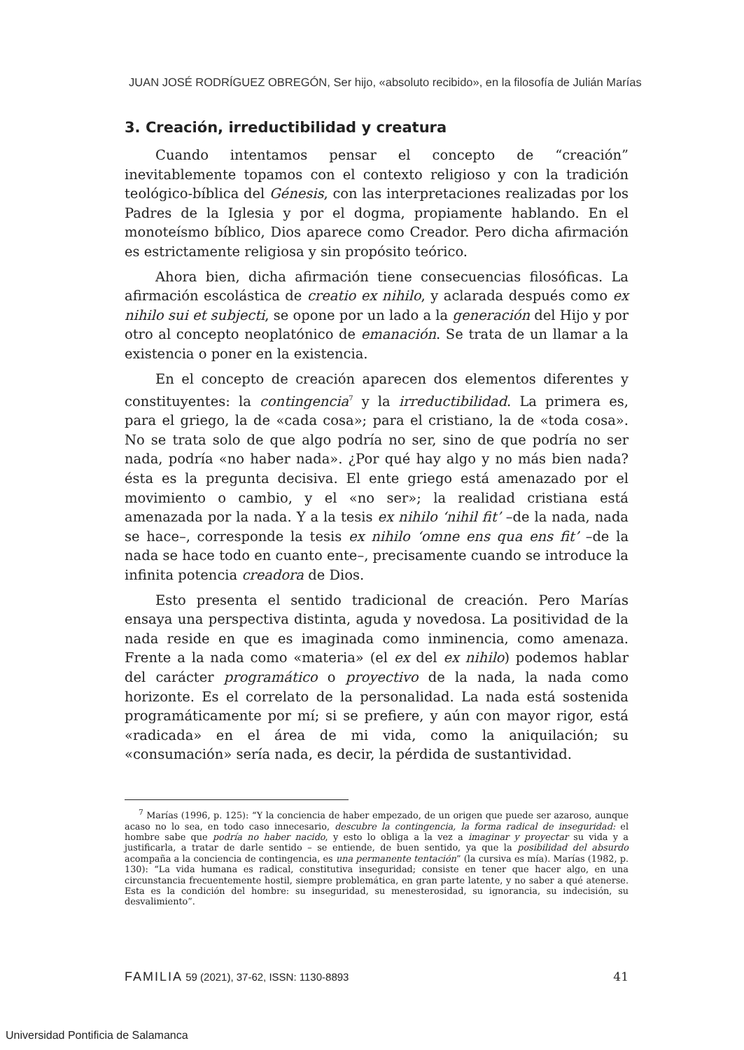JUAN JOSÉ RODRÍGUEZ OBREGÓN, Ser hijo, «absoluto recibido», en la filosofía de Julián Marías
3. Creación, irreductibilidad y creatura
Cuando intentamos pensar el concepto de “creación” inevitablemente topamos con el contexto religioso y con la tradición teológico-bíblica del Génesis, con las interpretaciones realizadas por los Padres de la Iglesia y por el dogma, propiamente hablando. En el monoteísmo bíblico, Dios aparece como Creador. Pero dicha afirmación es estrictamente religiosa y sin propósito teórico.
Ahora bien, dicha afirmación tiene consecuencias filosóficas. La afirmación escolástica de creatio ex nihilo, y aclarada después como ex nihilo sui et subjecti, se opone por un lado a la generación del Hijo y por otro al concepto neoplatónico de emanación. Se trata de un llamar a la existencia o poner en la existencia.
En el concepto de creación aparecen dos elementos diferentes y constituyentes: la contingencia<sup>7</sup> y la irreductibilidad. La primera es, para el griego, la de «cada cosa»; para el cristiano, la de «toda cosa». No se trata solo de que algo podría no ser, sino de que podría no ser nada, podría «no haber nada». ¿Por qué hay algo y no más bien nada? ésta es la pregunta decisiva. El ente griego está amenazado por el movimiento o cambio, y el «no ser»; la realidad cristiana está amenazada por la nada. Y a la tesis ex nihilo ‘nihil fit’ –de la nada, nada se hace–, corresponde la tesis ex nihilo ‘omne ens qua ens fit’ –de la nada se hace todo en cuanto ente–, precisamente cuando se introduce la infinita potencia creadora de Dios.
Esto presenta el sentido tradicional de creación. Pero Marías ensaya una perspectiva distinta, aguda y novedosa. La positividad de la nada reside en que es imaginada como inminencia, como amenaza. Frente a la nada como «materia» (el ex del ex nihilo) podemos hablar del carácter programático o proyectivo de la nada, la nada como horizonte. Es el correlato de la personalidad. La nada está sostenida programáticamente por mí; si se prefiere, y aún con mayor rigor, está «radicada» en el área de mi vida, como la aniquilación; su «consumación» sería nada, es decir, la pérdida de sustantividad.
<sup>7</sup> Marías (1996, p. 125): “Y la conciencia de haber empezado, de un origen que puede ser azaroso, aunque acaso no lo sea, en todo caso innecesario, descubre la contingencia, la forma radical de inseguridad: el hombre sabe que podría no haber nacido, y esto lo obliga a la vez a imaginar y proyectar su vida y a justificarla, a tratar de darle sentido – se entiende, de buen sentido, ya que la posibilidad del absurdo acompaña a la conciencia de contingencia, es una permanente tentación” (la cursiva es mía). Marías (1982, p. 130): “La vida humana es radical, constitutiva inseguridad; consiste en tener que hacer algo, en una circunstancia frecuentemente hostil, siempre problemática, en gran parte latente, y no saber a qué atenerse. Esta es la condición del hombre: su inseguridad, su menesterosidad, su ignorancia, su indecisión, su desvalimiento”.
FAMILIA 59 (2021), 37-62, ISSN: 1130-8893 41
Universidad Pontificia de Salamanca